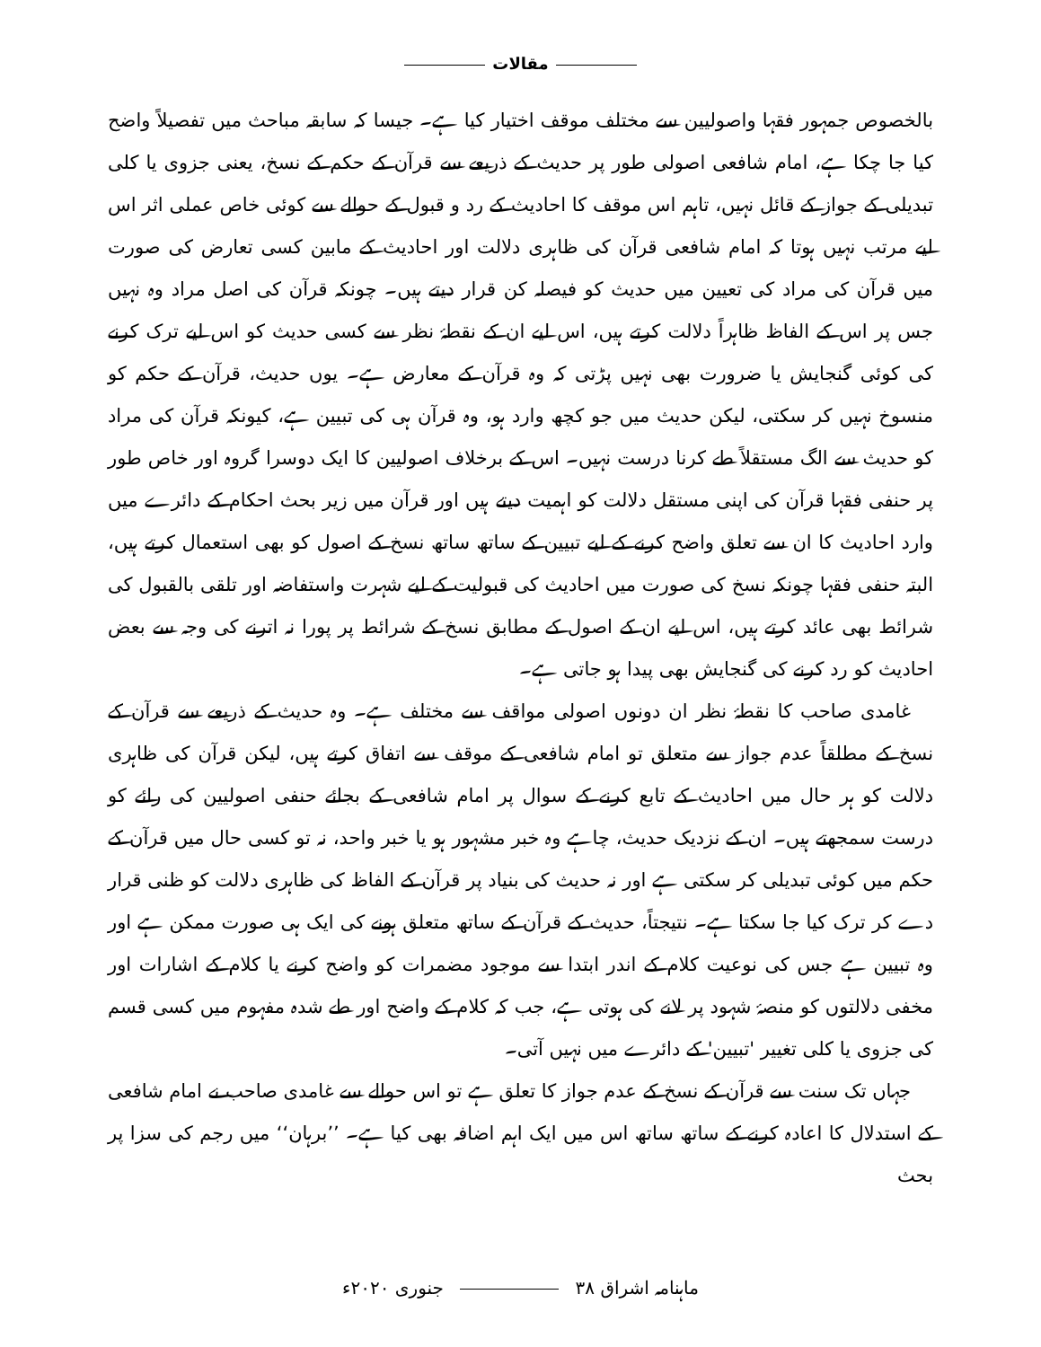مقالات
بالخصوص جمہور فقہا واصولیین سے مختلف موقف اختیار کیا ہے۔ جیسا کہ سابقہ مباحث میں تفصیلاً واضح کیا جا چکا ہے، امام شافعی اصولی طور پر حدیث کے ذریعے سے قرآن کے حکم کے نسخ، یعنی جزوی یا کلی تبدیلی کے جواز کے قائل نہیں، تاہم اس موقف کا احادیث کے رد و قبول کے حوالے سے کوئی خاص عملی اثر اس لیے مرتب نہیں ہوتا کہ امام شافعی قرآن کی ظاہری دلالت اور احادیث کے مابین کسی تعارض کی صورت میں قرآن کی مراد کی تعیین میں حدیث کو فیصلہ کن قرار دیتے ہیں۔ چونکہ قرآن کی اصل مراد وہ نہیں جس پر اس کے الفاظ ظاہراً دلالت کرتے ہیں، اس لیے ان کے نقطۂ نظر سے کسی حدیث کو اس لیے ترک کرنے کی کوئی گنجایش یا ضرورت بھی نہیں پڑتی کہ وہ قرآن کے معارض ہے۔ یوں حدیث، قرآن کے حکم کو منسوخ نہیں کر سکتی، لیکن حدیث میں جو کچھ وارد ہو، وہ قرآن ہی کی تبیین ہے، کیونکہ قرآن کی مراد کو حدیث سے الگ مستقلاً طے کرنا درست نہیں۔ اس کے برخلاف اصولیین کا ایک دوسرا گروہ اور خاص طور پر حنفی فقہا قرآن کی اپنی مستقل دلالت کو اہمیت دیتے ہیں اور قرآن میں زیر بحث احکام کے دائرے میں وارد احادیث کا ان سے تعلق واضح کرنے کے لیے تبیین کے ساتھ ساتھ نسخ کے اصول کو بھی استعمال کرتے ہیں، البتہ حنفی فقہا چونکہ نسخ کی صورت میں احادیث کی قبولیت کے لیے شہرت واستفاضہ اور تلقی بالقبول کی شرائط بھی عائد کرتے ہیں، اس لیے ان کے اصول کے مطابق نسخ کے شرائط پر پورا نہ اترنے کی وجہ سے بعض احادیث کو رد کرنے کی گنجایش بھی پیدا ہو جاتی ہے۔
غامدی صاحب کا نقطۂ نظر ان دونوں اصولی مواقف سے مختلف ہے۔ وہ حدیث کے ذریعے سے قرآن کے نسخ کے مطلقاً عدم جواز سے متعلق تو امام شافعی کے موقف سے اتفاق کرتے ہیں، لیکن قرآن کی ظاہری دلالت کو ہر حال میں احادیث کے تابع کرنے کے سوال پر امام شافعی کے بجائے حنفی اصولیین کی رائے کو درست سمجھتے ہیں۔ ان کے نزدیک حدیث، چاہے وہ خبر مشہور ہو یا خبر واحد، نہ تو کسی حال میں قرآن کے حکم میں کوئی تبدیلی کر سکتی ہے اور نہ حدیث کی بنیاد پر قرآن کے الفاظ کی ظاہری دلالت کو ظنی قرار دے کر ترک کیا جا سکتا ہے۔ نتیجتاً، حدیث کے قرآن کے ساتھ متعلق ہونے کی ایک ہی صورت ممکن ہے اور وہ تبیین ہے جس کی نوعیت کلام کے اندر ابتدا سے موجود مضمرات کو واضح کرنے یا کلام کے اشارات اور مخفی دلالتوں کو منصۂ شہود پر لانے کی ہوتی ہے، جب کہ کلام کے واضح اور طے شدہ مفہوم میں کسی قسم کی جزوی یا کلی تغییر 'تبیین' کے دائرے میں نہیں آتی۔
جہاں تک سنت سے قرآن کے نسخ کے عدم جواز کا تعلق ہے تو اس حوالے سے غامدی صاحب نے امام شافعی کے استدلال کا اعادہ کرنے کے ساتھ ساتھ اس میں ایک اہم اضافہ بھی کیا ہے۔ ’’برہان‘‘ میں رجم کی سزا پر بحث
ماہنامہ اشراق ۳۸ جنوری ۲۰۲۰ء